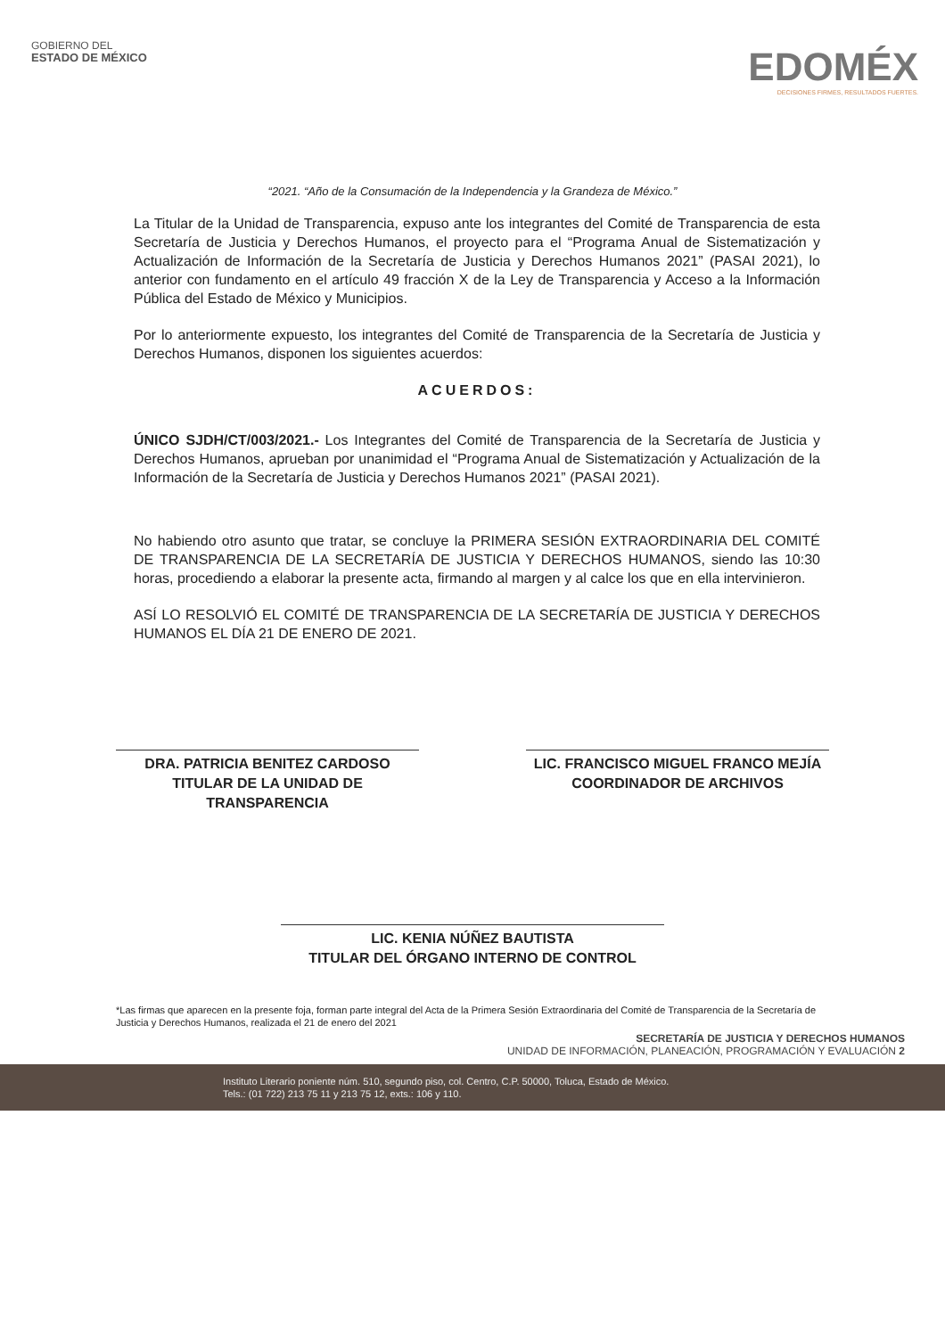GOBIERNO DEL
ESTADO DE MÉXICO
EDOMÉX
DECISIONES FIRMES, RESULTADOS FUERTES.
“2021. “Año de la Consumación de la Independencia y la Grandeza de México.”
La Titular de la Unidad de Transparencia, expuso ante los integrantes del Comité de Transparencia de esta Secretaría de Justicia y Derechos Humanos, el proyecto para el “Programa Anual de Sistematización y Actualización de Información de la Secretaría de Justicia y Derechos Humanos 2021” (PASAI 2021), lo anterior con fundamento en el artículo 49 fracción X de la Ley de Transparencia y Acceso a la Información Pública del Estado de México y Municipios.
Por lo anteriormente expuesto, los integrantes del Comité de Transparencia de la Secretaría de Justicia y Derechos Humanos, disponen los siguientes acuerdos:
ACUERDOS:
ÚNICO SJDH/CT/003/2021.- Los Integrantes del Comité de Transparencia de la Secretaría de Justicia y Derechos Humanos, aprueban por unanimidad el “Programa Anual de Sistematización y Actualización de la Información de la Secretaría de Justicia y Derechos Humanos 2021” (PASAI 2021).
No habiendo otro asunto que tratar, se concluye la PRIMERA SESIÓN EXTRAORDINARIA DEL COMITÉ DE TRANSPARENCIA DE LA SECRETARÍA DE JUSTICIA Y DERECHOS HUMANOS, siendo las 10:30 horas, procediendo a elaborar la presente acta, firmando al margen y al calce los que en ella intervinieron.
ASÍ LO RESOLVIÓ EL COMITÉ DE TRANSPARENCIA DE LA SECRETARÍA DE JUSTICIA Y DERECHOS HUMANOS EL DÍA 21 DE ENERO DE 2021.
DRA. PATRICIA BENITEZ CARDOSO
TITULAR DE LA UNIDAD DE
TRANSPARENCIA
LIC. FRANCISCO MIGUEL FRANCO MEJÍA
COORDINADOR DE ARCHIVOS
LIC. KENIA NÚÑEZ BAUTISTA
TITULAR DEL ÓRGANO INTERNO DE CONTROL
*Las firmas que aparecen en la presente foja, forman parte integral del Acta de la Primera Sesión Extraordinaria del Comité de Transparencia de la Secretaría de Justicia y Derechos Humanos, realizada el 21 de enero del 2021
SECRETARÍA DE JUSTICIA Y DERECHOS HUMANOS
UNIDAD DE INFORMACIÓN, PLANEACIÓN, PROGRAMACIÓN Y EVALUACIÓN 2
Instituto Literario poniente núm. 510, segundo piso, col. Centro, C.P. 50000, Toluca, Estado de México.
Tels.: (01 722) 213 75 11 y 213 75 12, exts.: 106 y 110.